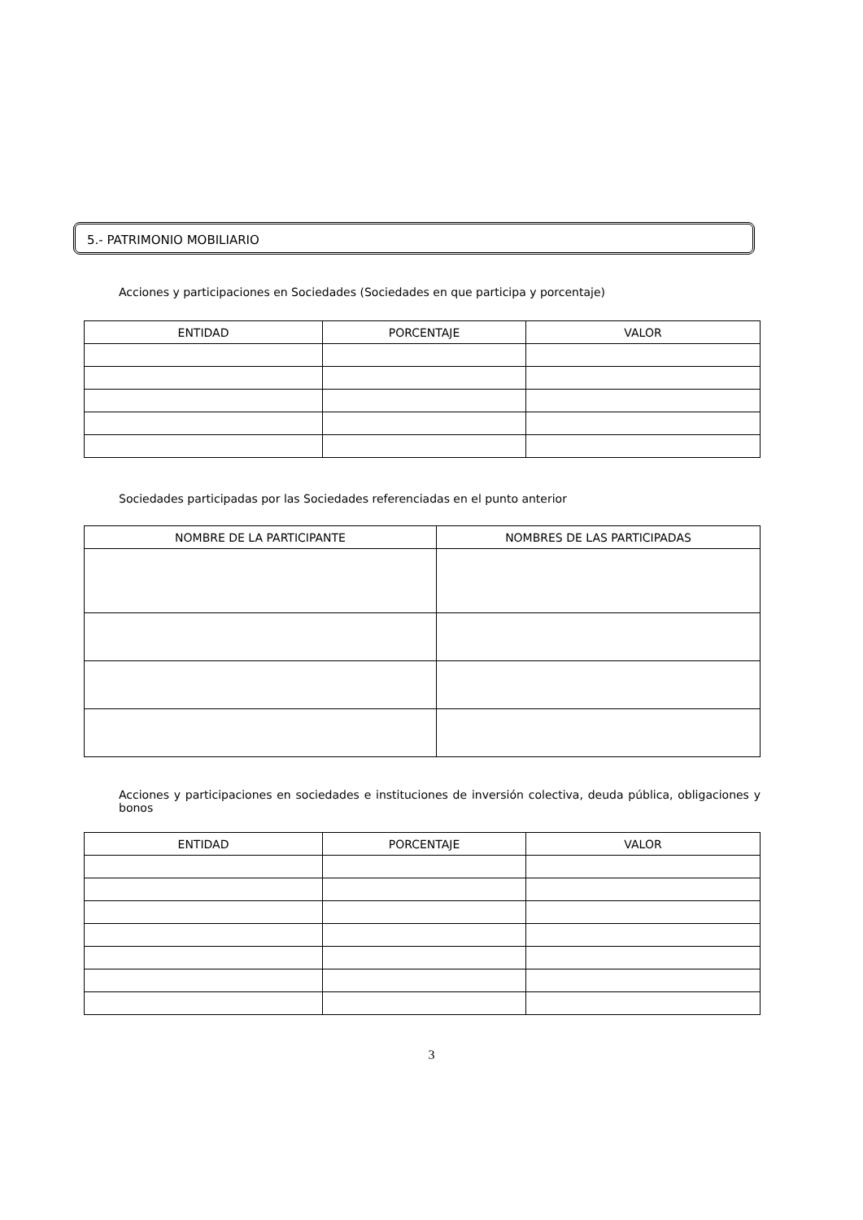5.- PATRIMONIO MOBILIARIO
Acciones y participaciones en Sociedades (Sociedades en que participa y porcentaje)
| ENTIDAD | PORCENTAJE | VALOR |
| --- | --- | --- |
Sociedades participadas por las Sociedades referenciadas en el punto anterior
| NOMBRE DE LA PARTICIPANTE | NOMBRES DE LAS PARTICIPADAS |
| --- | --- |
Acciones y participaciones en sociedades e instituciones de inversión colectiva, deuda pública, obligaciones y bonos
| ENTIDAD | PORCENTAJE | VALOR |
| --- | --- | --- |
3